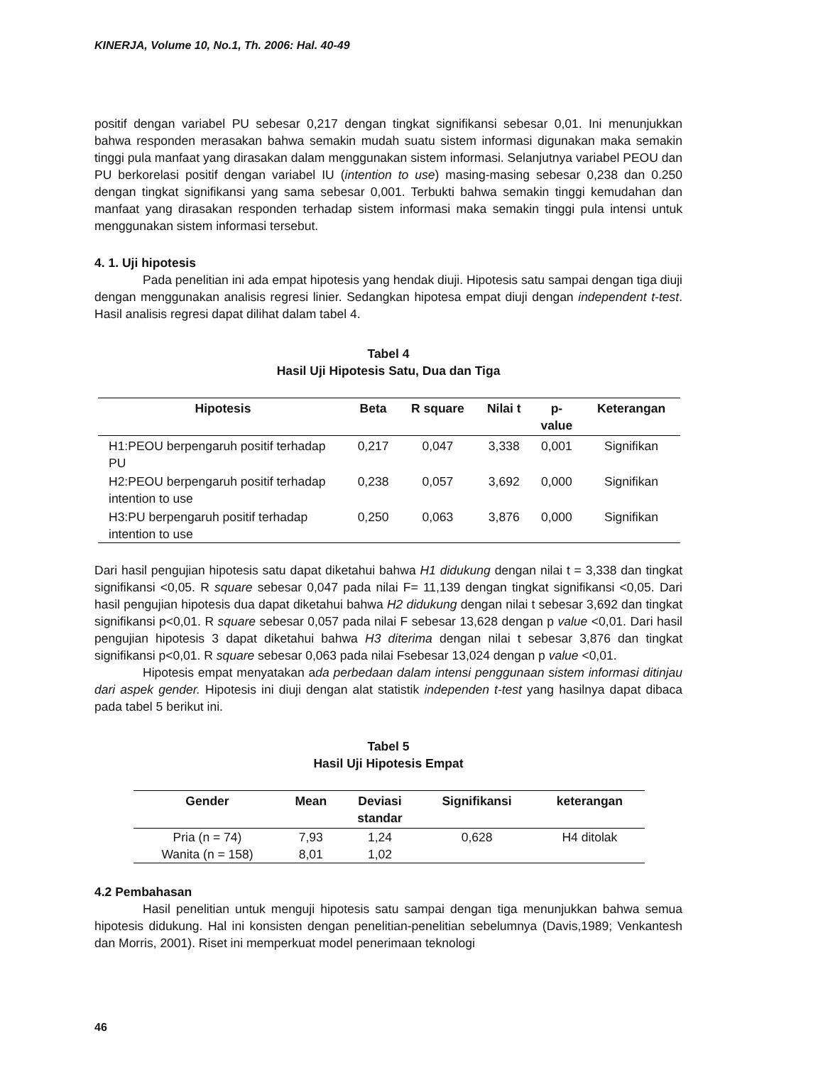KINERJA, Volume 10, No.1, Th. 2006: Hal. 40-49
positif dengan variabel PU sebesar 0,217 dengan tingkat signifikansi sebesar 0,01. Ini menunjukkan bahwa responden merasakan bahwa semakin mudah suatu sistem informasi digunakan maka semakin tinggi pula manfaat yang dirasakan dalam menggunakan sistem informasi. Selanjutnya variabel PEOU dan PU berkorelasi positif dengan variabel IU (intention to use) masing-masing sebesar 0,238 dan 0.250 dengan tingkat signifikansi yang sama sebesar 0,001. Terbukti bahwa semakin tinggi kemudahan dan manfaat yang dirasakan responden terhadap sistem informasi maka semakin tinggi pula intensi untuk menggunakan sistem informasi tersebut.
4. 1. Uji hipotesis
Pada penelitian ini ada empat hipotesis yang hendak diuji. Hipotesis satu sampai dengan tiga diuji dengan menggunakan analisis regresi linier. Sedangkan hipotesa empat diuji dengan independent t-test. Hasil analisis regresi dapat dilihat dalam tabel 4.
Tabel 4
Hasil Uji Hipotesis Satu, Dua dan Tiga
| Hipotesis | Beta | R square | Nilai t | p- value | Keterangan |
| --- | --- | --- | --- | --- | --- |
| H1:PEOU berpengaruh positif terhadap PU | 0,217 | 0,047 | 3,338 | 0,001 | Signifikan |
| H2:PEOU berpengaruh positif terhadap intention to use | 0,238 | 0,057 | 3,692 | 0,000 | Signifikan |
| H3:PU berpengaruh positif terhadap intention to use | 0,250 | 0,063 | 3,876 | 0,000 | Signifikan |
Dari hasil pengujian hipotesis satu dapat diketahui bahwa H1 didukung dengan nilai t = 3,338 dan tingkat signifikansi <0,05. R square sebesar 0,047 pada nilai F= 11,139 dengan tingkat signifikansi <0,05. Dari hasil pengujian hipotesis dua dapat diketahui bahwa H2 didukung dengan nilai t sebesar 3,692 dan tingkat signifikansi p<0,01. R square sebesar 0,057 pada nilai F sebesar 13,628 dengan p value <0,01. Dari hasil pengujian hipotesis 3 dapat diketahui bahwa H3 diterima dengan nilai t sebesar 3,876 dan tingkat signifikansi p<0,01. R square sebesar 0,063 pada nilai Fsebesar 13,024 dengan p value <0,01.
Hipotesis empat menyatakan ada perbedaan dalam intensi penggunaan sistem informasi ditinjau dari aspek gender. Hipotesis ini diuji dengan alat statistik independen t-test yang hasilnya dapat dibaca pada tabel 5 berikut ini.
Tabel 5
Hasil Uji Hipotesis Empat
| Gender | Mean | Deviasi standar | Signifikansi | keterangan |
| --- | --- | --- | --- | --- |
| Pria (n = 74) | 7,93 | 1,24 | 0,628 | H4 ditolak |
| Wanita (n = 158) | 8,01 | 1,02 | | |
4.2 Pembahasan
Hasil penelitian untuk menguji hipotesis satu sampai dengan tiga menunjukkan bahwa semua hipotesis didukung. Hal ini konsisten dengan penelitian-penelitian sebelumnya (Davis,1989; Venkantesh dan Morris, 2001). Riset ini memperkuat model penerimaan teknologi
46